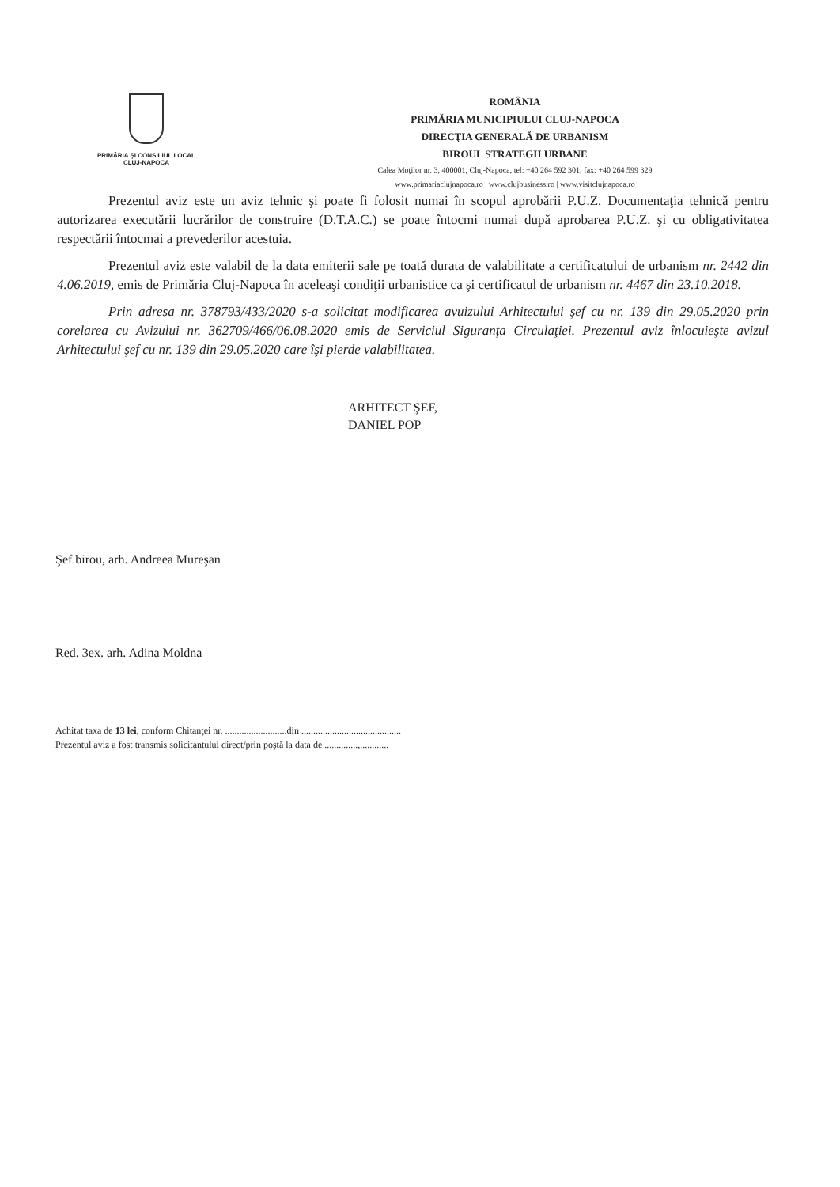PRIMĂRIA ŞI CONSILIUL LOCAL
CLUJ-NAPOCA
ROMÂNIA
PRIMĂRIA MUNICIPIULUI CLUJ-NAPOCA
DIRECŢIA GENERALĂ DE URBANISM
BIROUL STRATEGII URBANE
Calea Moţilor nr. 3, 400001, Cluj-Napoca, tel: +40 264 592 301; fax: +40 264 599 329
www.primariaclujnapoca.ro | www.clujbusiness.ro | www.visitclujnapoca.ro
Prezentul aviz este un aviz tehnic şi poate fi folosit numai în scopul aprobării P.U.Z. Documentaţia tehnică pentru autorizarea executării lucrărilor de construire (D.T.A.C.) se poate întocmi numai după aprobarea P.U.Z. şi cu obligativitatea respectării întocmai a prevederilor acestuia.
Prezentul aviz este valabil de la data emiterii sale pe toată durata de valabilitate a certificatului de urbanism nr. 2442 din 4.06.2019, emis de Primăria Cluj-Napoca în aceleaşi condiţii urbanistice ca şi certificatul de urbanism nr. 4467 din 23.10.2018.
Prin adresa nr. 378793/433/2020 s-a solicitat modificarea avuizului Arhitectului şef cu nr. 139 din 29.05.2020 prin corelarea cu Avizului nr. 362709/466/06.08.2020 emis de Serviciul Siguranţa Circulaţiei. Prezentul aviz înlocuieşte avizul Arhitectului şef cu nr. 139 din 29.05.2020 care îşi pierde valabilitatea.
ARHITECT ŞEF,
DANIEL POP
Şef birou, arh. Andreea Mureşan
Red. 3ex. arh. Adina Moldna
Achitat taxa de 13 lei, conform Chitanţei nr. ..........................din ..........................................
Prezentul aviz a fost transmis solicitantului direct/prin poştă la data de ..............,............